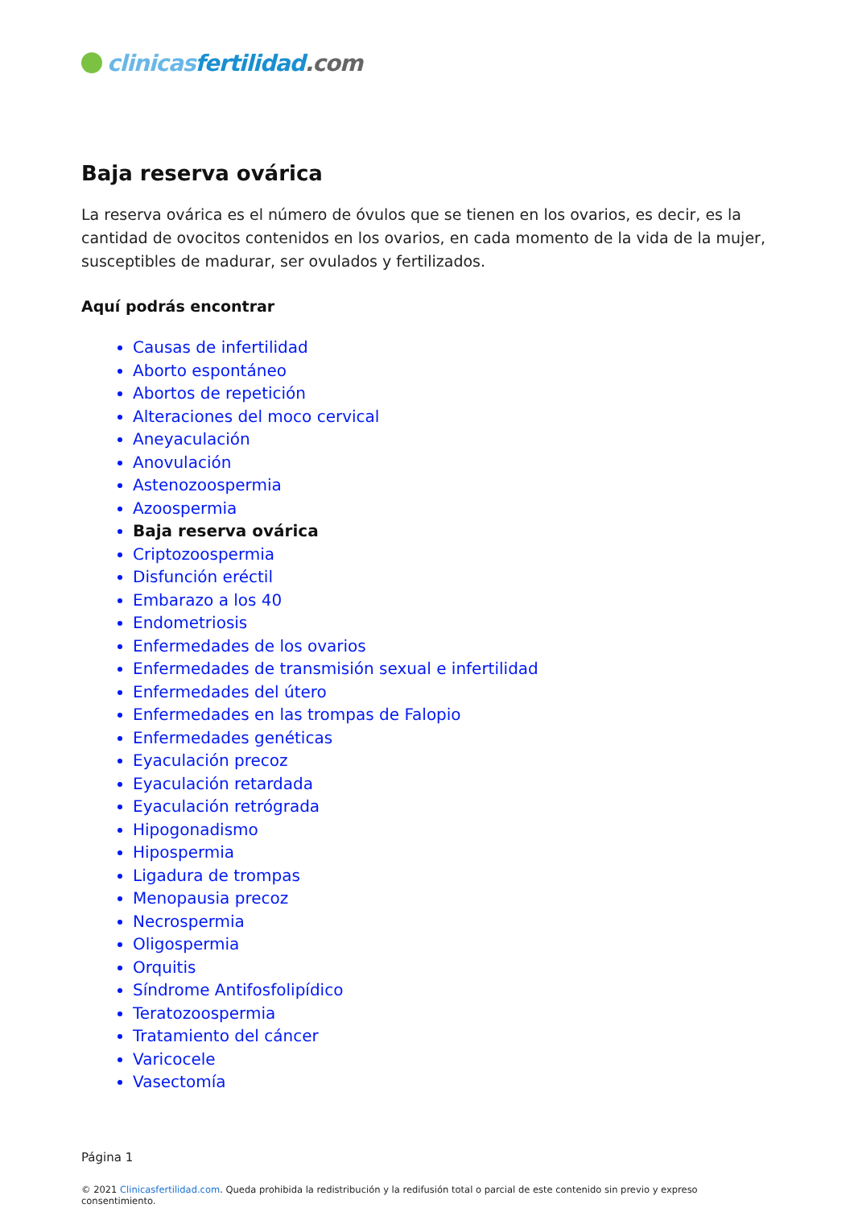clinicas fertilidad.com
Baja reserva ovárica
La reserva ovárica es el número de óvulos que se tienen en los ovarios, es decir, es la cantidad de ovocitos contenidos en los ovarios, en cada momento de la vida de la mujer, susceptibles de madurar, ser ovulados y fertilizados.
Aquí podrás encontrar
Causas de infertilidad
Aborto espontáneo
Abortos de repetición
Alteraciones del moco cervical
Aneyaculación
Anovulación
Astenozoospermia
Azoospermia
Baja reserva ovárica
Criptozoospermia
Disfunción eréctil
Embarazo a los 40
Endometriosis
Enfermedades de los ovarios
Enfermedades de transmisión sexual e infertilidad
Enfermedades del útero
Enfermedades en las trompas de Falopio
Enfermedades genéticas
Eyaculación precoz
Eyaculación retardada
Eyaculación retrógrada
Hipogonadismo
Hipospermia
Ligadura de trompas
Menopausia precoz
Necrospermia
Oligospermia
Orquitis
Síndrome Antifosfolipídico
Teratozoospermia
Tratamiento del cáncer
Varicocele
Vasectomía
Página 1
© 2021 Clinicasfertilidad.com. Queda prohibida la redistribución y la redifusión total o parcial de este contenido sin previo y expreso consentimiento.